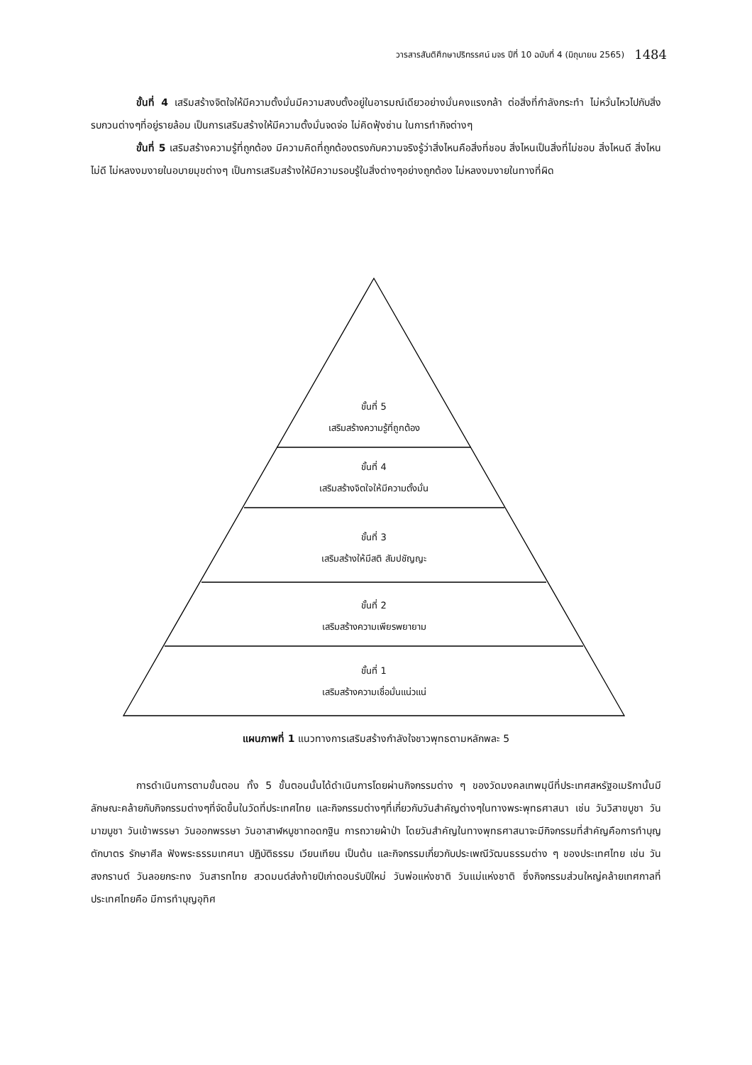วารสารสันติศึกษาปริทรรศน์ มจร ปีที่ 10 ฉบับที่ 4 (มิถุนายน 2565) 1484
ขั้นที่ 4 เสริมสร้างจิตใจให้มีความตั้งมั่นมีความสงบตั้งอยู่ในอารมณ์เดียวอย่างมั่นคงแรงกล้า ต่อสิ่งที่กำลังกระทำ ไม่หวั่นไหวไปกับสิ่งรบกวนต่างๆที่อยู่รายล้อม เป็นการเสริมสร้างให้มีความตั้งมั่นจดจ่อ ไม่คิดฟุ้งซ่าน ในการทำกิจต่างๆ
ขั้นที่ 5 เสริมสร้างความรู้ที่ถูกต้อง มีความคิดที่ถูกต้องตรงกับความจริงรู้ว่าสิ่งไหนคือสิ่งที่ชอบ สิ่งไหนเป็นสิ่งที่ไม่ชอบ สิ่งไหนดี สิ่งไหนไม่ดี ไม่หลงงมงายในอบายมุขต่างๆ เป็นการเสริมสร้างให้มีความรอบรู้ในสิ่งต่างๆอย่างถูกต้อง ไม่หลงงมงายในทางที่ผิด
ขั้นที่ 5
เสริมสร้างความรู้ที่ถูกต้อง
ขั้นที่ 4
เสริมสร้างจิตใจให้มีความตั้งมั่น
ขั้นที่ 3
เสริมสร้างให้มีสติ สัมปชัญญะ
ขั้นที่ 2
เสริมสร้างความเพียรพยายาม
ขั้นที่ 1
เสริมสร้างความเชื่อมั่นแน่วแน่
แผนภาพที่ 1 แนวทางการเสริมสร้างกำลังใจชาวพุทธตามหลักพละ 5
การดำเนินการตามขั้นตอน ทั้ง 5 ขั้นตอนนั้นได้ดำเนินการโดยผ่านกิจกรรมต่าง ๆ ของวัดมงคลเทพมุนีที่ประเทศสหรัฐอเมริกานั้นมีลักษณะคล้ายกับกิจกรรมต่างๆที่จัดขึ้นในวัดที่ประเทศไทย และกิจกรรมต่างๆที่เกี่ยวกับวันสำคัญต่างๆในทางพระพุทธศาสนา เช่น วันวิสาขบูชา วันมาฆบูชา วันเข้าพรรษา วันออกพรรษา วันอาสาฬหบูชาทอดกฐิน การถวายผ้าป่า โดยวันสำคัญในทางพุทธศาสนาจะมีกิจกรรมที่สำคัญคือการทำบุญตักบาตร รักษาศีล ฟังพระธรรมเทศนา ปฏิบัติธรรม เวียนเทียน เป็นต้น และกิจกรรมเกี่ยวกับประเพณีวัฒนธรรมต่าง ๆ ของประเทศไทย เช่น วันสงกรานต์ วันลอยกระทง วันสารทไทย สวดมนต์ส่งท้ายปีเก่าตอนรับปีใหม่ วันพ่อแห่งชาติ วันแม่แห่งชาติ ซึ่งกิจกรรมส่วนใหญ่คล้ายเทศกาลที่ประเทศไทยคือ มีการทำบุญอุทิศ